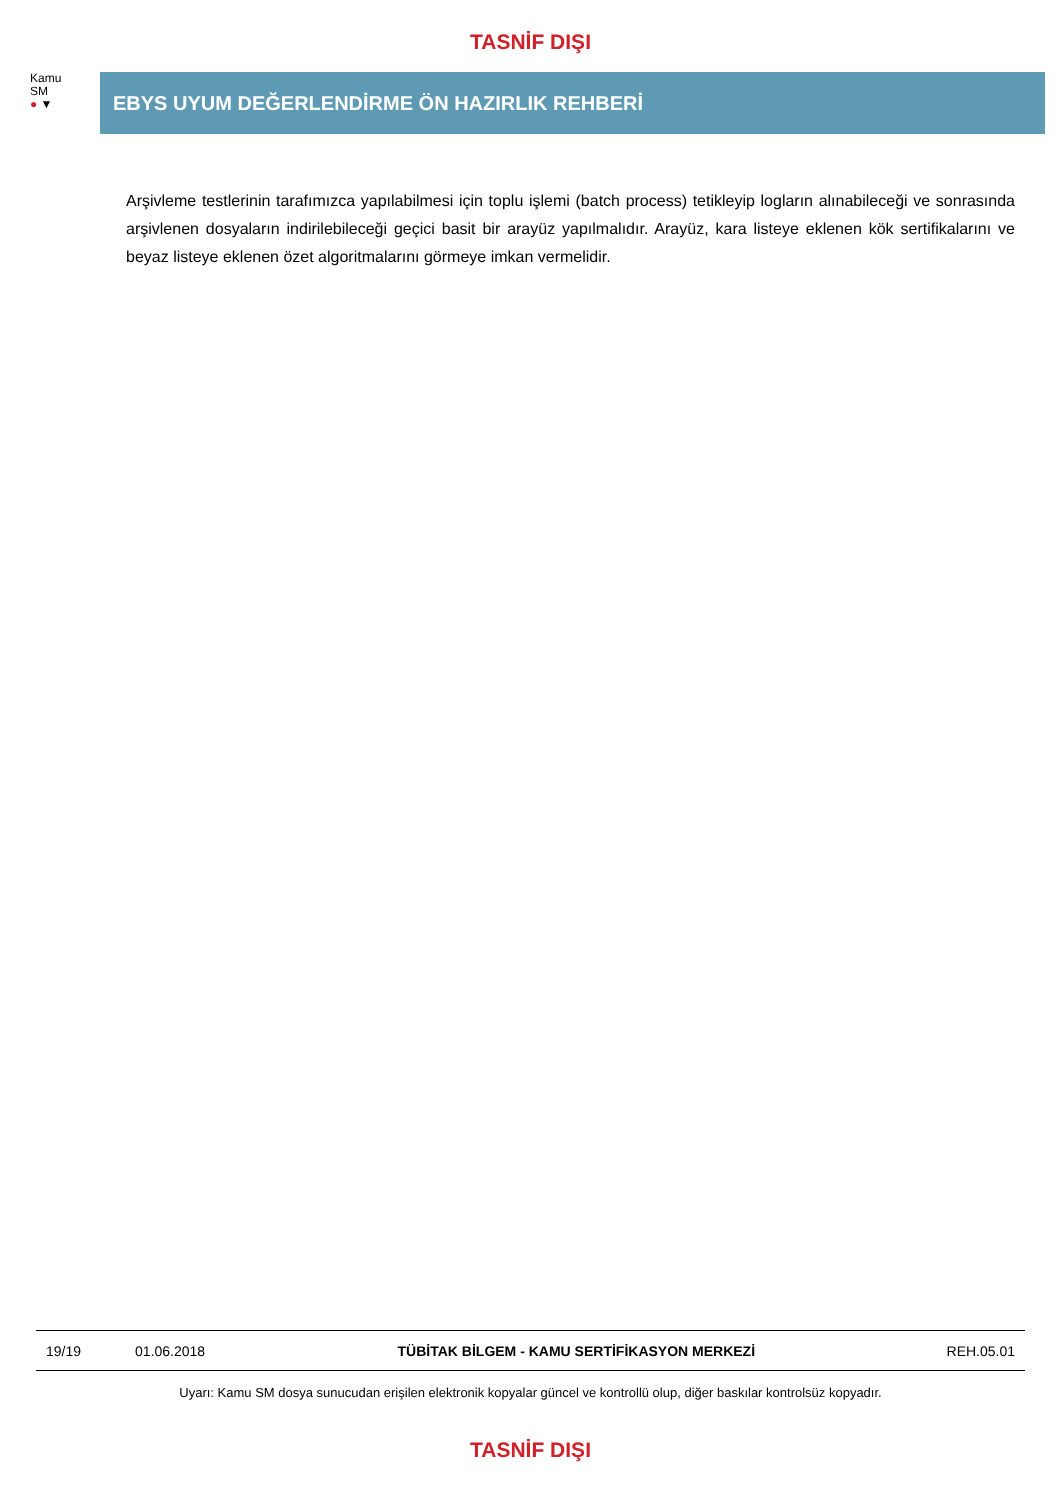TASNİF DIŞI
Kamu
SM
● ▼
EBYS UYUM DEĞERLENDİRME ÖN HAZIRLIK REHBERİ
Arşivleme testlerinin tarafımızca yapılabilmesi için toplu işlemi (batch process) tetikleyip logların alınabileceği ve sonrasında arşivlenen dosyaların indirilebileceği geçici basit bir arayüz yapılmalıdır. Arayüz, kara listeye eklenen kök sertifikalarını ve beyaz listeye eklenen özet algoritmalarını görmeye imkan vermelidir.
| 19/19 | 01.06.2018 | TÜBİTAK BİLGEM - KAMU SERTİFİKASYON MERKEZİ | REH.05.01 |
Uyarı: Kamu SM dosya sunucudan erişilen elektronik kopyalar güncel ve kontrollü olup, diğer baskılar kontrolsüz kopyadır.
TASNİF DIŞI